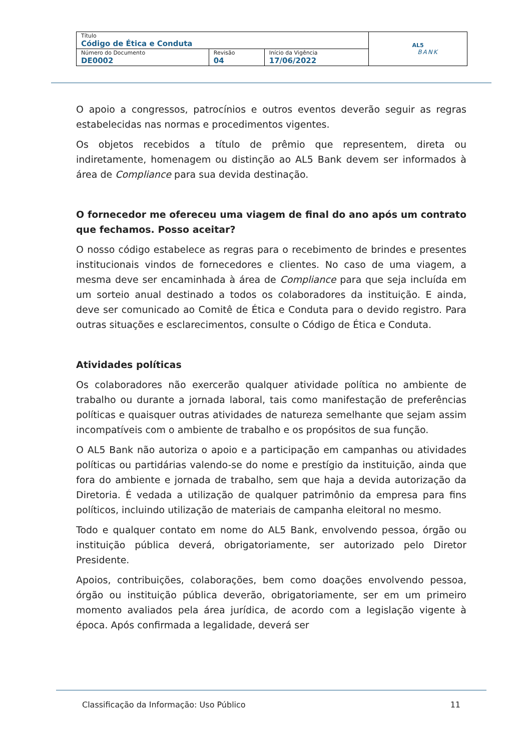| Título Código de Ética e Conduta | | | AL5 BANK |
| Número do Documento DE0002 | Revisão 04 | Início da Vigência 17/06/2022 | |
O apoio a congressos, patrocínios e outros eventos deverão seguir as regras estabelecidas nas normas e procedimentos vigentes.
Os objetos recebidos a título de prêmio que representem, direta ou indiretamente, homenagem ou distinção ao AL5 Bank devem ser informados à área de Compliance para sua devida destinação.
O fornecedor me ofereceu uma viagem de final do ano após um contrato que fechamos. Posso aceitar?
O nosso código estabelece as regras para o recebimento de brindes e presentes institucionais vindos de fornecedores e clientes. No caso de uma viagem, a mesma deve ser encaminhada à área de Compliance para que seja incluída em um sorteio anual destinado a todos os colaboradores da instituição. E ainda, deve ser comunicado ao Comitê de Ética e Conduta para o devido registro. Para outras situações e esclarecimentos, consulte o Código de Ética e Conduta.
Atividades políticas
Os colaboradores não exercerão qualquer atividade política no ambiente de trabalho ou durante a jornada laboral, tais como manifestação de preferências políticas e quaisquer outras atividades de natureza semelhante que sejam assim incompatíveis com o ambiente de trabalho e os propósitos de sua função.
O AL5 Bank não autoriza o apoio e a participação em campanhas ou atividades políticas ou partidárias valendo-se do nome e prestígio da instituição, ainda que fora do ambiente e jornada de trabalho, sem que haja a devida autorização da Diretoria. É vedada a utilização de qualquer patrimônio da empresa para fins políticos, incluindo utilização de materiais de campanha eleitoral no mesmo.
Todo e qualquer contato em nome do AL5 Bank, envolvendo pessoa, órgão ou instituição pública deverá, obrigatoriamente, ser autorizado pelo Diretor Presidente.
Apoios, contribuições, colaborações, bem como doações envolvendo pessoa, órgão ou instituição pública deverão, obrigatoriamente, ser em um primeiro momento avaliados pela área jurídica, de acordo com a legislação vigente à época. Após confirmada a legalidade, deverá ser
Classificação da Informação: Uso Público 11